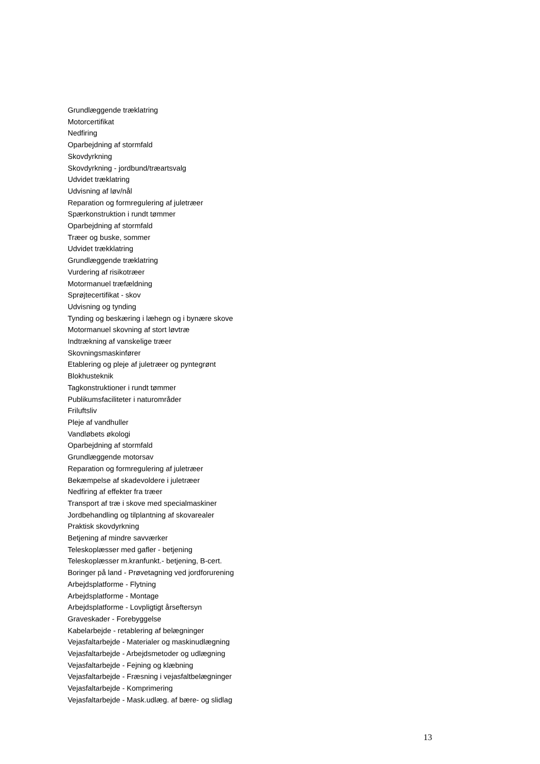Grundlæggende træklatring
Motorcertifikat
Nedfiring
Oparbejdning af stormfald
Skovdyrkning
Skovdyrkning - jordbund/træartsvalg
Udvidet træklatring
Udvisning af løv/nål
Reparation og formregulering af juletræer
Spærkonstruktion i rundt tømmer
Oparbejdning af stormfald
Træer og buske, sommer
Udvidet trækklatring
Grundlæggende træklatring
Vurdering af risikotræer
Motormanuel træfældning
Sprøjtecertifikat - skov
Udvisning og tynding
Tynding og beskæring i læhegn og i bynære skove
Motormanuel skovning af stort løvtræ
Indtrækning af vanskelige træer
Skovningsmaskinfører
Etablering og pleje af juletræer og pyntegrønt
Blokhusteknik
Tagkonstruktioner i rundt tømmer
Publikumsfaciliteter i naturområder
Friluftsliv
Pleje af vandhuller
Vandløbets økologi
Oparbejdning af stormfald
Grundlæggende motorsav
Reparation og formregulering af juletræer
Bekæmpelse af skadevoldere i juletræer
Nedfiring af effekter fra træer
Transport af træ i skove med specialmaskiner
Jordbehandling og tilplantning af skovarealer
Praktisk skovdyrkning
Betjening af mindre savværker
Teleskoplæsser med gafler - betjening
Teleskoplæsser m.kranfunkt.- betjening, B-cert.
Boringer på land - Prøvetagning ved jordforurening
Arbejdsplatforme - Flytning
Arbejdsplatforme - Montage
Arbejdsplatforme - Lovpligtigt årseftersyn
Graveskader - Forebyggelse
Kabelarbejde - retablering af belægninger
Vejasfaltarbejde - Materialer og maskinudlægning
Vejasfaltarbejde - Arbejdsmetoder og udlægning
Vejasfaltarbejde - Fejning og klæbning
Vejasfaltarbejde - Fræsning i vejasfaltbelægninger
Vejasfaltarbejde - Komprimering
Vejasfaltarbejde - Mask.udlæg. af bære- og slidlag
13